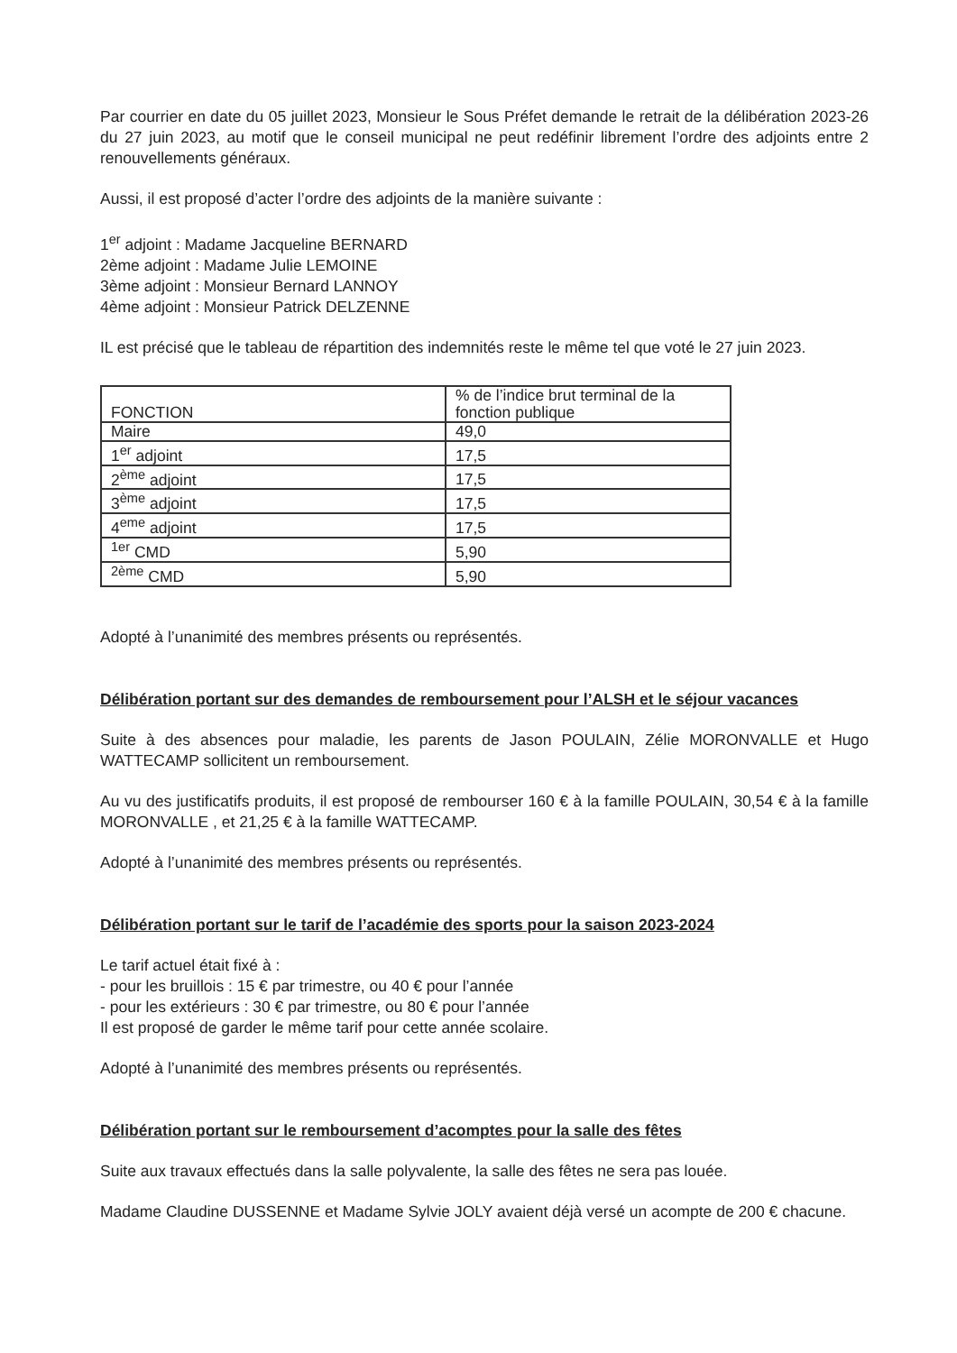Par courrier en date du 05 juillet 2023, Monsieur le Sous Préfet demande le retrait de la délibération 2023-26 du 27 juin 2023, au motif que le conseil municipal ne peut redéfinir librement l’ordre des adjoints entre 2 renouvellements généraux.
Aussi, il est proposé d’acter l’ordre des adjoints de la manière suivante :
1<sup>er</sup> adjoint : Madame Jacqueline BERNARD
2ème adjoint : Madame Julie LEMOINE
3ème adjoint : Monsieur Bernard LANNOY
4ème adjoint : Monsieur Patrick DELZENNE
IL est précisé que le tableau de répartition des indemnités reste le même tel que voté le 27 juin 2023.
| FONCTION | % de l’indice brut terminal de la fonction publique |
| Maire | 49,0 |
| 1<sup>er</sup> adjoint | 17,5 |
| 2<sup>ème</sup> adjoint | 17,5 |
| 3<sup>ème</sup> adjoint | 17,5 |
| 4<sup>eme</sup> adjoint | 17,5 |
| <sup>1er</sup> CMD | 5,90 |
| <sup>2ème</sup> CMD | 5,90 |
Adopté à l’unanimité des membres présents ou représentés.
Délibération portant sur des demandes de remboursement pour l’ALSH et le séjour vacances
Suite à des absences pour maladie, les parents de Jason POULAIN, Zélie MORONVALLE et Hugo WATTECAMP sollicitent un remboursement.
Au vu des justificatifs produits, il est proposé de rembourser 160 € à la famille POULAIN, 30,54 € à la famille MORONVALLE , et 21,25 € à la famille WATTECAMP.
Adopté à l’unanimité des membres présents ou représentés.
Délibération portant sur le tarif de l’académie des sports pour la saison 2023-2024
Le tarif actuel était fixé à :
- pour les bruillois : 15 € par trimestre, ou 40 € pour l’année
- pour les extérieurs : 30 € par trimestre, ou 80 € pour l’année
Il est proposé de garder le même tarif pour cette année scolaire.
Adopté à l’unanimité des membres présents ou représentés.
Délibération portant sur le remboursement d’acomptes pour la salle des fêtes
Suite aux travaux effectués dans la salle polyvalente, la salle des fêtes ne sera pas louée.
Madame Claudine DUSSENNE et Madame Sylvie JOLY avaient déjà versé un acompte de 200 € chacune.